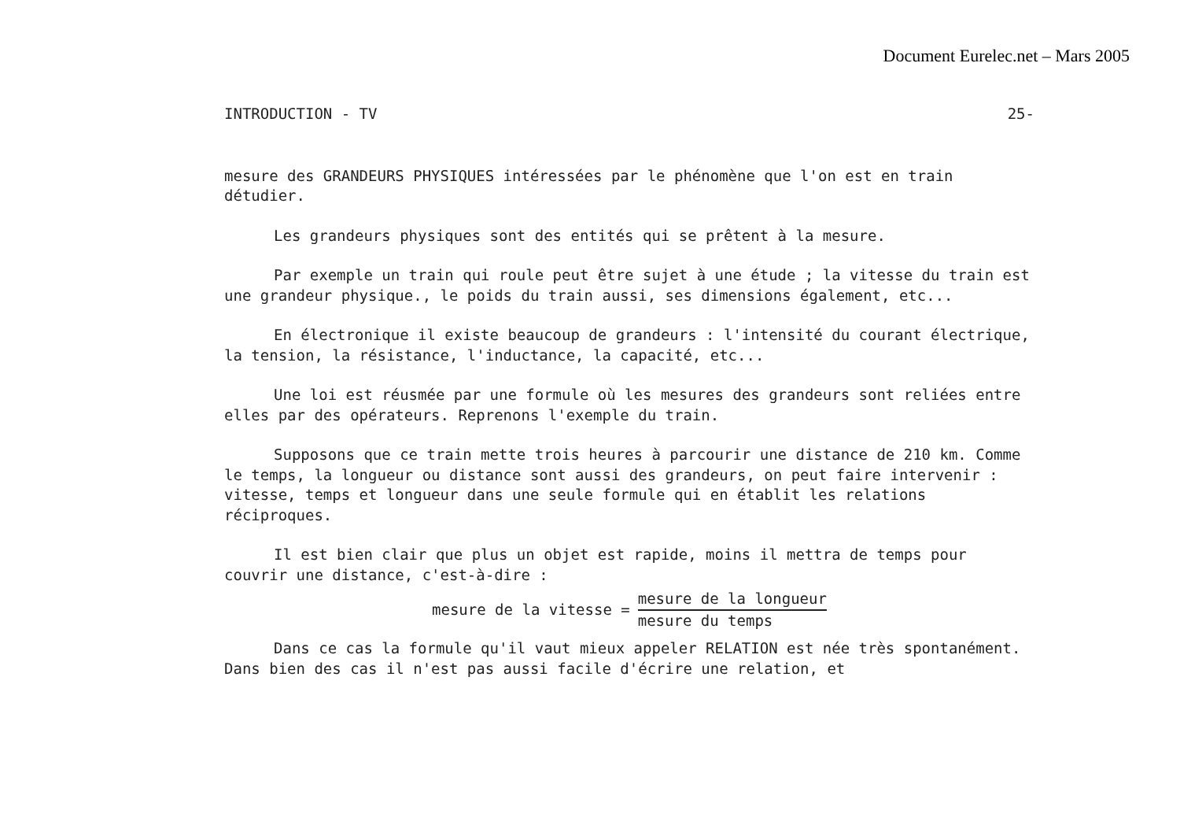Document Eurelec.net – Mars 2005
INTRODUCTION - TV 25-
mesure des GRANDEURS PHYSIQUES intéressées par le phénomène que l'on est en train détudier.
Les grandeurs physiques sont des entités qui se prêtent à la mesure.
Par exemple un train qui roule peut être sujet à une étude ; la vitesse du train est une grandeur physique., le poids du train aussi, ses dimensions également, etc...
En électronique il existe beaucoup de grandeurs : l'intensité du courant électrique, la tension, la résistance, l'inductance, la capacité, etc...
Une loi est réusmée par une formule où les mesures des grandeurs sont reliées entre elles par des opérateurs. Reprenons l'exemple du train.
Supposons que ce train mette trois heures à parcourir une distance de 210 km. Comme le temps, la longueur ou distance sont aussi des grandeurs, on peut faire intervenir : vitesse, temps et longueur dans une seule formule qui en établit les relations réciproques.
Il est bien clair que plus un objet est rapide, moins il mettra de temps pour couvrir une distance, c'est-à-dire :
mesure de la vitesse = mesure de la longueur mesure du temps
Dans ce cas la formule qu'il vaut mieux appeler RELATION est née très spontanément. Dans bien des cas il n'est pas aussi facile d'écrire une relation, et